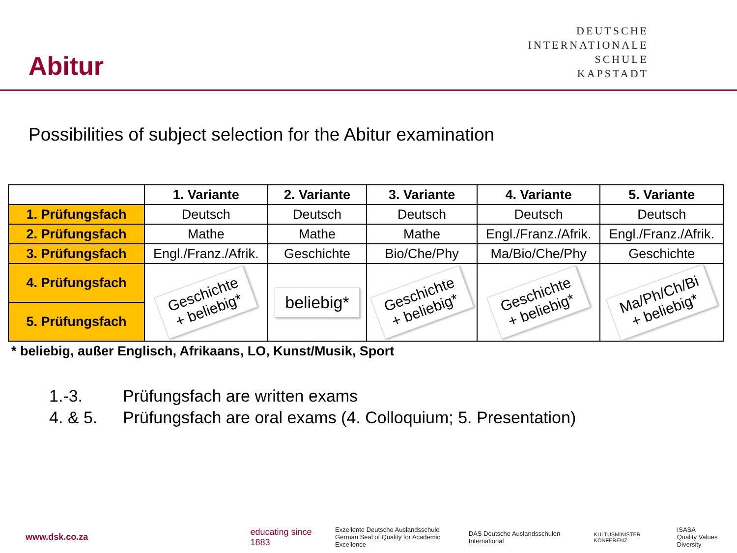Abitur
DEUTSCHE
INTERNATIONALE
SCHULE
KAPSTADT
Possibilities of subject selection for the Abitur examination
| | 1. Variante | 2. Variante | 3. Variante | 4. Variante | 5. Variante |
| --- | --- | --- | --- | --- | --- |
| 1. Prüfungsfach | Deutsch | Deutsch | Deutsch | Deutsch | Deutsch |
| 2. Prüfungsfach | Mathe | Mathe | Mathe | Engl./Franz./Afrik. | Engl./Franz./Afrik. |
| 3. Prüfungsfach | Engl./Franz./Afrik. | Geschichte | Bio/Che/Phy | Ma/Bio/Che/Phy | Geschichte |
| 4. Prüfungsfach | Geschichte + beliebig* | beliebig* | Geschichte + beliebig* | Geschichte + beliebig* | Ma/Ph/Ch/Bi + beliebig* |
| 5. Prüfungsfach | | | | | |
| * beliebig, außer Englisch, Afrikaans, LO, Kunst/Musik, Sport | | | | | |
1.-3. Prüfungsfach are written exams
4. & 5. Prüfungsfach are oral exams (4. Colloquium; 5. Presentation)
www.dsk.co.za educating since 1883 Exzellente Deutsche Auslandsschule
German Seal of Quality for Academic Excellence DAS Deutsche Auslandsschulen International KULTUSMINISTER KONFERENZ ISASA
Quality Values Diversity